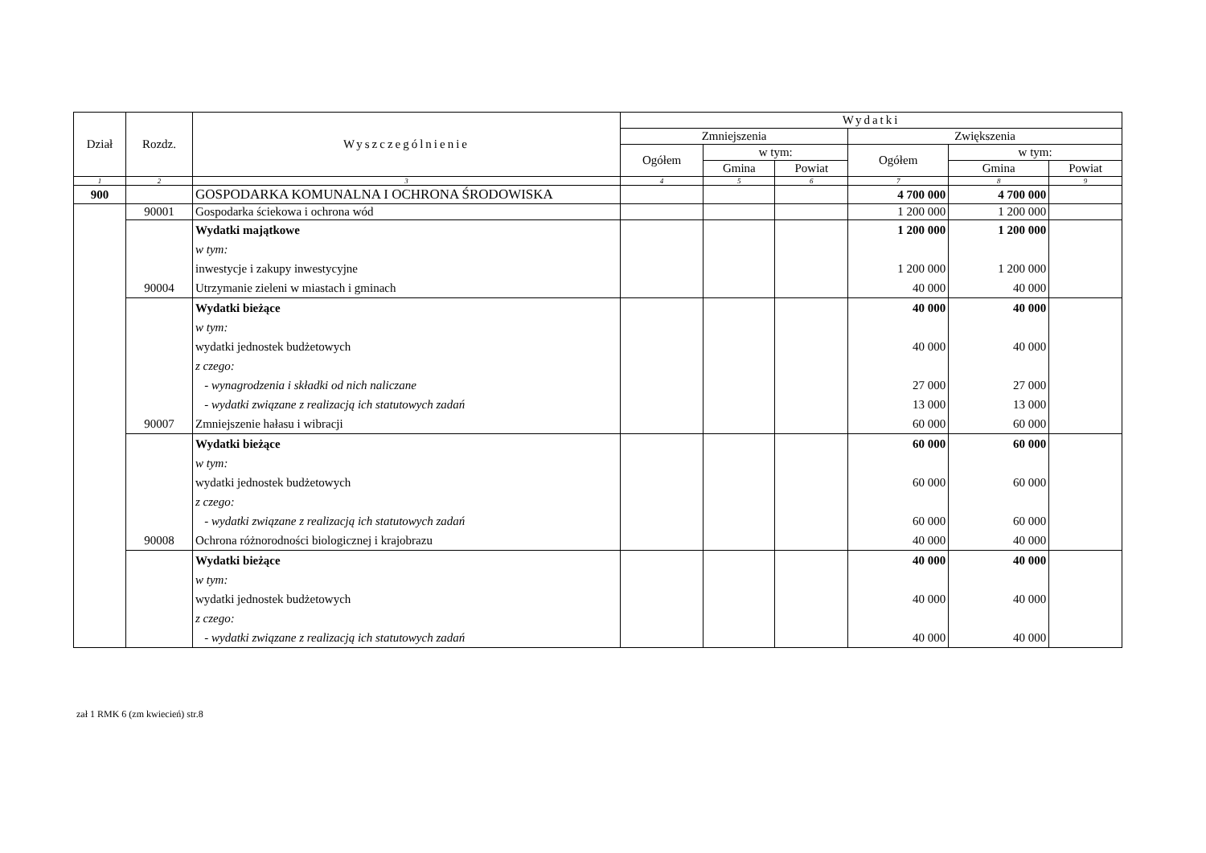| Dział | Rozdz. | Wyszczególnienie | Wydatki | | | | | |
| --- | --- | --- | --- | --- | --- | --- | --- | --- |
| | | | Zmniejszenia | | | Zwiększenia | | |
| | | | Ogółem | w tym: | | Ogółem | w tym: | |
| | | | | Gmina | Powiat | | Gmina | Powiat |
| 1 | 2 | 3 | 4 | 5 | 6 | 7 | 8 | 9 |
| 900 | | GOSPODARKA KOMUNALNA I OCHRONA ŚRODOWISKA | | | | 4 700 000 | 4 700 000 | |
| | 90001 | Gospodarka ściekowa i ochrona wód | | | | 1 200 000 | 1 200 000 | |
| | | Wydatki majątkowe | | | | 1 200 000 | 1 200 000 | |
| | | w tym: | | | | | | |
| | | inwestycje i zakupy inwestycyjne | | | | 1 200 000 | 1 200 000 | |
| | 90004 | Utrzymanie zieleni w miastach i gminach | | | | 40 000 | 40 000 | |
| | | Wydatki bieżące | | | | 40 000 | 40 000 | |
| | | w tym: | | | | | | |
| | | wydatki jednostek budżetowych | | | | 40 000 | 40 000 | |
| | | z czego: | | | | | | |
| | | - wynagrodzenia i składki od nich naliczane | | | | 27 000 | 27 000 | |
| | | - wydatki związane z realizacją ich statutowych zadań | | | | 13 000 | 13 000 | |
| | 90007 | Zmniejszenie hałasu i wibracji | | | | 60 000 | 60 000 | |
| | | Wydatki bieżące | | | | 60 000 | 60 000 | |
| | | w tym: | | | | | | |
| | | wydatki jednostek budżetowych | | | | 60 000 | 60 000 | |
| | | z czego: | | | | | | |
| | | - wydatki związane z realizacją ich statutowych zadań | | | | 60 000 | 60 000 | |
| | 90008 | Ochrona różnorodności biologicznej i krajobrazu | | | | 40 000 | 40 000 | |
| | | Wydatki bieżące | | | | 40 000 | 40 000 | |
| | | w tym: | | | | | | |
| | | wydatki jednostek budżetowych | | | | 40 000 | 40 000 | |
| | | z czego: | | | | | | |
| | | - wydatki związane z realizacją ich statutowych zadań | | | | 40 000 | 40 000 | |
zał 1 RMK 6 (zm kwiecień) str.8